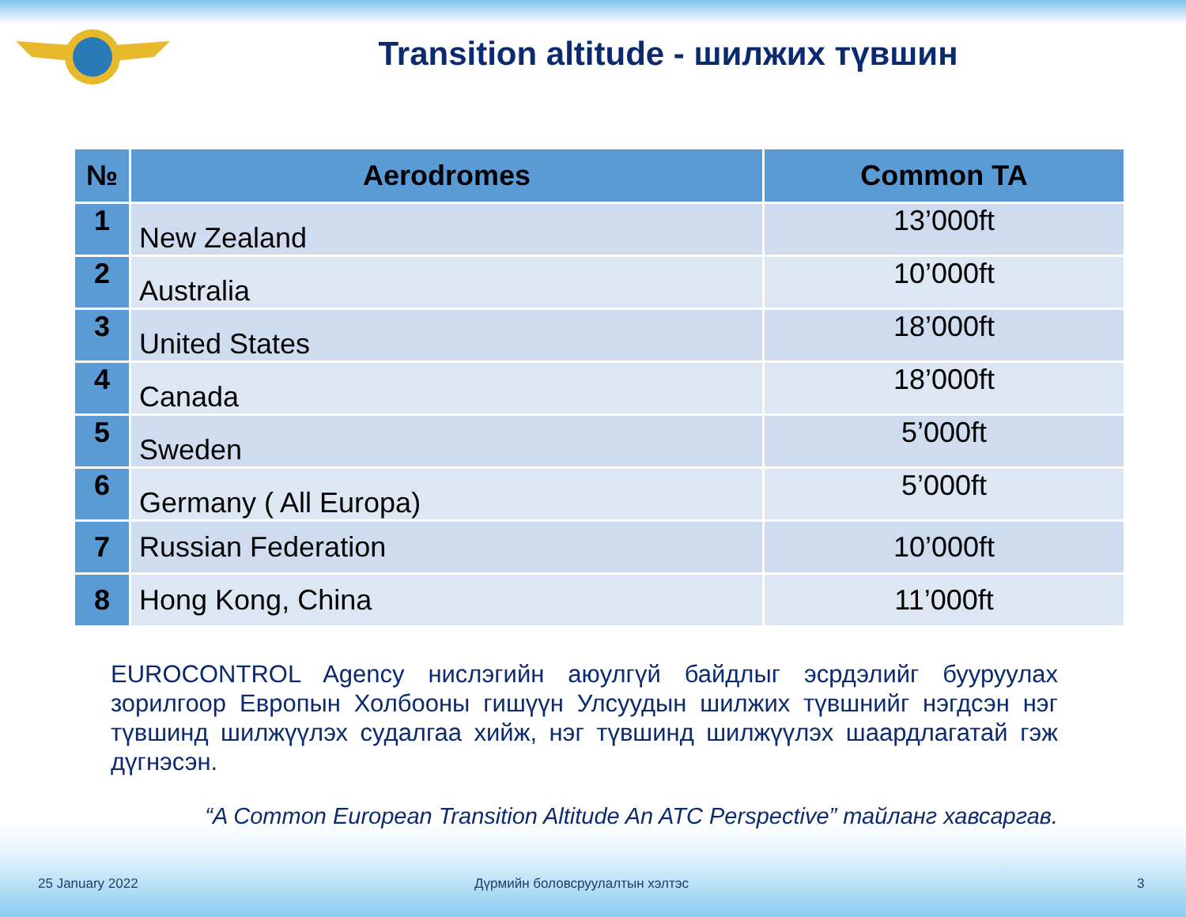Transition altitude - шилжих түвшин
| № | Aerodromes | Common TA |
| --- | --- | --- |
| 1 | New Zealand | 13’000ft |
| 2 | Australia | 10’000ft |
| 3 | United States | 18’000ft |
| 4 | Canada | 18’000ft |
| 5 | Sweden | 5’000ft |
| 6 | Germany ( All Europa) | 5’000ft |
| 7 | Russian Federation | 10’000ft |
| 8 | Hong Kong, China | 11’000ft |
EUROCONTROL Agency нислэгийн аюулгүй байдлыг эсрдэлийг бууруулах зорилгоор Европын Холбооны гишүүн Улсуудын шилжих түвшнийг нэгдсэн нэг түвшинд шилжүүлэх судалгаа хийж, нэг түвшинд шилжүүлэх шаардлагатай гэж дүгнэсэн.
“A Common European Transition Altitude An ATC Perspective” тайланг хавсаргав.
25 January 2022 Дүрмийн боловсруулалтын хэлтэс 3